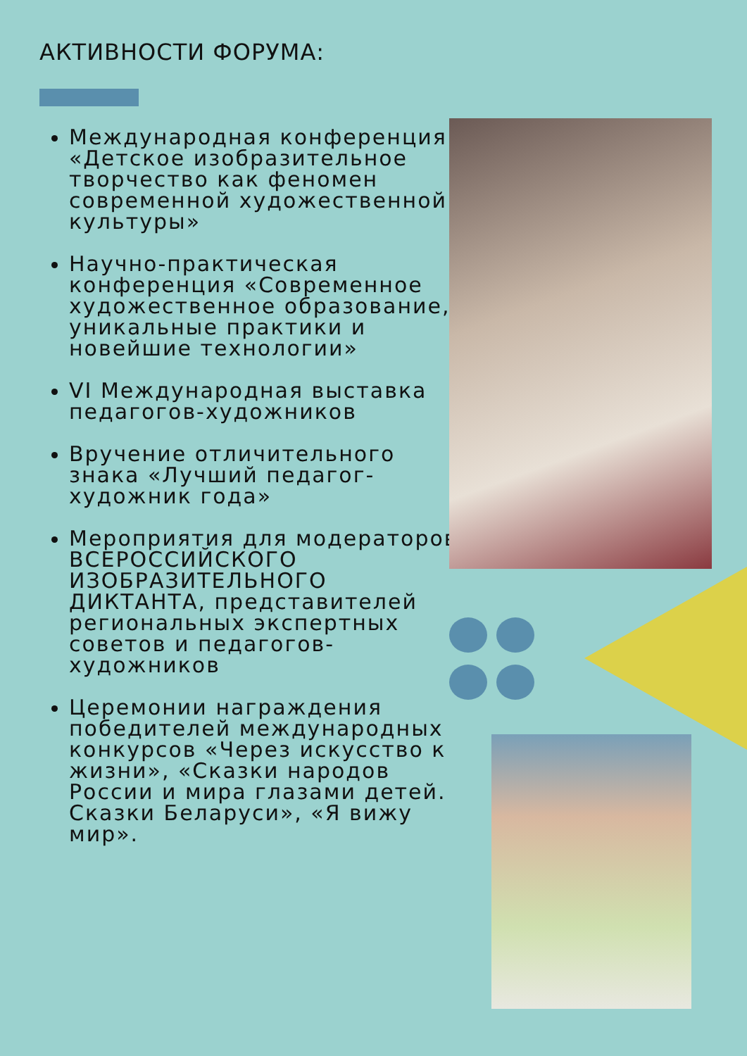АКТИВНОСТИ ФОРУМА:
Международная конференция «Детское изобразительное творчество как феномен современной художественной культуры»
Научно-практическая конференция «Современное художественное образование, уникальные практики и новейшие технологии»
VI Международная выставка педагогов-художников
Вручение отличительного знака «Лучший педагог-художник года»
Мероприятия для модераторов ВСЕРОССИЙСКОГО ИЗОБРАЗИТЕЛЬНОГО ДИКТАНТА, представителей региональных экспертных советов и педагогов-художников
Церемонии награждения победителей международных конкурсов «Через искусство к жизни», «Сказки народов России и мира глазами детей. Сказки Беларуси», «Я вижу мир».